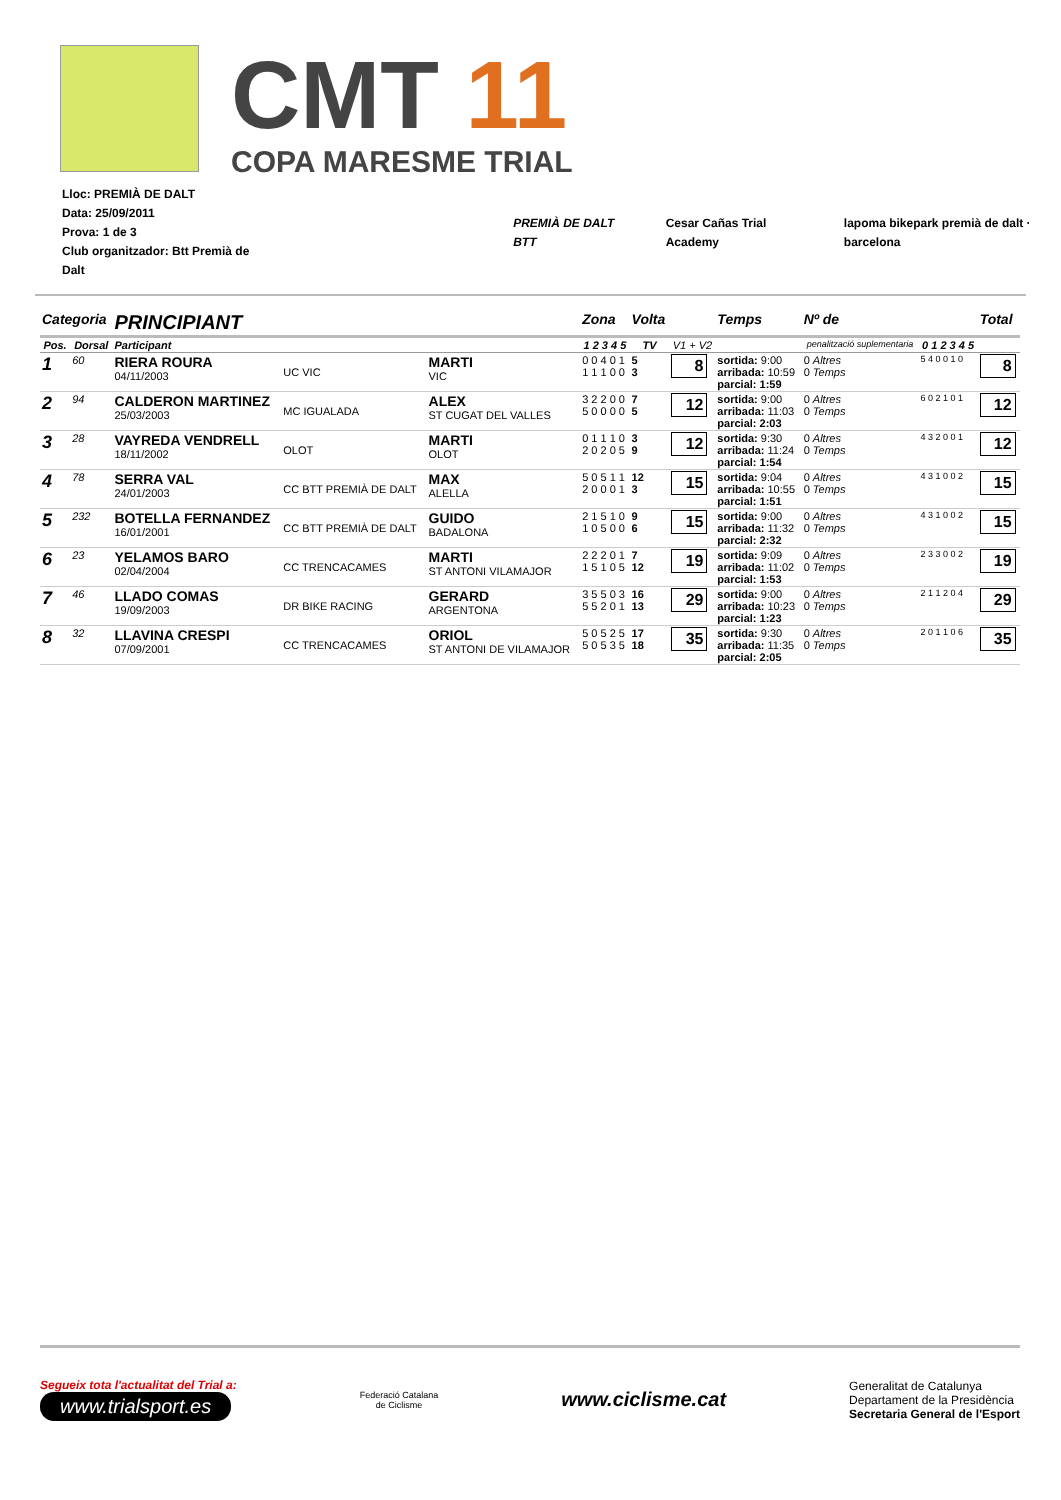CMT 11
COPA MARESME TRIAL
Lloc: PREMIÀ DE DALT
Data: 25/09/2011
Prova: 1 de 3
Club organitzador: Btt Premià de Dalt
PREMIÀ DE DALT BTT Cesar Cañas Trial Academy lapoma bikepark premià de dalt · barcelona
| Categoria | | PRINCIPIANT | | | Zona | Volta | | Temps | Nº de | | Total |
| Pos. | Dorsal | Participant | | | 1 2 3 4 5 | TV | V1 + V2 | | penalització suplementaria | 0 1 2 3 4 5 | |
| 1 | 60 | RIERA ROURA 04/11/2003 | UC VIC | MARTI VIC | 0 0 4 0 1 1 1 1 0 0 | 5 3 | 8 | sortida: 9:00 arribada: 10:59 parcial: 1:59 | 0 Altres 0 Temps | 5 4 0 0 1 0 | 8 |
| 2 | 94 | CALDERON MARTINEZ 25/03/2003 | MC IGUALADA | ALEX ST CUGAT DEL VALLES | 3 2 2 0 0 5 0 0 0 0 | 7 5 | 12 | sortida: 9:00 arribada: 11:03 parcial: 2:03 | 0 Altres 0 Temps | 6 0 2 1 0 1 | 12 |
| 3 | 28 | VAYREDA VENDRELL 18/11/2002 | OLOT | MARTI OLOT | 0 1 1 1 0 2 0 2 0 5 | 3 9 | 12 | sortida: 9:30 arribada: 11:24 parcial: 1:54 | 0 Altres 0 Temps | 4 3 2 0 0 1 | 12 |
| 4 | 78 | SERRA VAL 24/01/2003 | CC BTT PREMIÀ DE DALT | MAX ALELLA | 5 0 5 1 1 2 0 0 0 1 | 12 3 | 15 | sortida: 9:04 arribada: 10:55 parcial: 1:51 | 0 Altres 0 Temps | 4 3 1 0 0 2 | 15 |
| 5 | 232 | BOTELLA FERNANDEZ 16/01/2001 | CC BTT PREMIÀ DE DALT | GUIDO BADALONA | 2 1 5 1 0 1 0 5 0 0 | 9 6 | 15 | sortida: 9:00 arribada: 11:32 parcial: 2:32 | 0 Altres 0 Temps | 4 3 1 0 0 2 | 15 |
| 6 | 23 | YELAMOS BARO 02/04/2004 | CC TRENCACAMES | MARTI ST ANTONI VILAMAJOR | 2 2 2 0 1 1 5 1 0 5 | 7 12 | 19 | sortida: 9:09 arribada: 11:02 parcial: 1:53 | 0 Altres 0 Temps | 2 3 3 0 0 2 | 19 |
| 7 | 46 | LLADO COMAS 19/09/2003 | DR BIKE RACING | GERARD ARGENTONA | 3 5 5 0 3 5 5 2 0 1 | 16 13 | 29 | sortida: 9:00 arribada: 10:23 parcial: 1:23 | 0 Altres 0 Temps | 2 1 1 2 0 4 | 29 |
| 8 | 32 | LLAVINA CRESPI 07/09/2001 | CC TRENCACAMES | ORIOL ST ANTONI DE VILAMAJOR | 5 0 5 2 5 5 0 5 3 5 | 17 18 | 35 | sortida: 9:30 arribada: 11:35 parcial: 2:05 | 0 Altres 0 Temps | 2 0 1 1 0 6 | 35 |
Segueix tota l'actualitat del Trial a:
www.trialsport.es
Federació Catalana
de Ciclisme
www.ciclisme.cat
Generalitat de Catalunya
Departament de la Presidència
Secretaria General de l'Esport